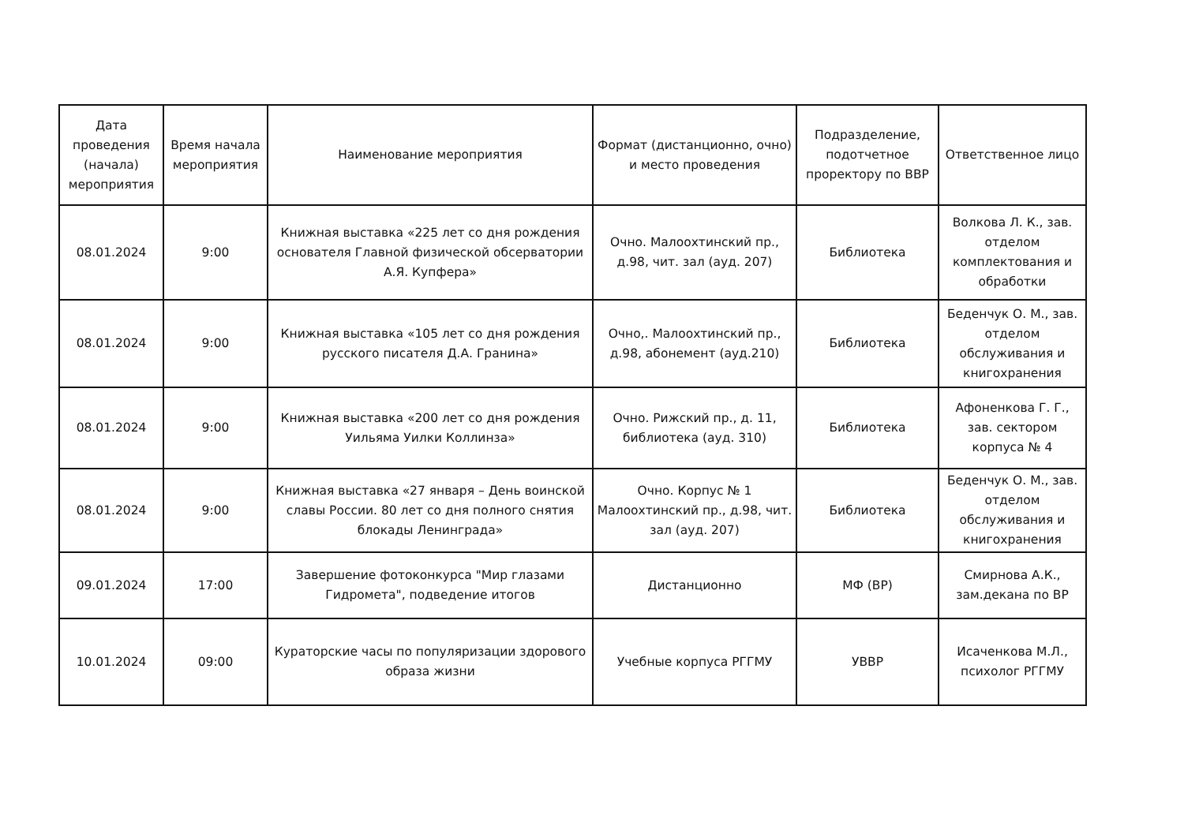| Дата проведения (начала) мероприятия | Время начала мероприятия | Наименование мероприятия | Формат (дистанционно, очно) и место проведения | Подразделение, подотчетное проректору по ВВР | Ответственное лицо |
| --- | --- | --- | --- | --- | --- |
| 08.01.2024 | 9:00 | Книжная выставка «225 лет со дня рождения основателя Главной физической обсерватории А.Я. Купфера» | Очно. Малоохтинский пр., д.98, чит. зал (ауд. 207) | Библиотека | Волкова Л. К., зав. отделом комплектования и обработки |
| 08.01.2024 | 9:00 | Книжная выставка «105 лет со дня рождения русского писателя Д.А. Гранина» | Очно,. Малоохтинский пр., д.98, абонемент (ауд.210) | Библиотека | Беденчук О. М., зав. отделом обслуживания и книгохранения |
| 08.01.2024 | 9:00 | Книжная выставка «200 лет со дня рождения Уильяма Уилки Коллинза» | Очно. Рижский пр., д. 11, библиотека (ауд. 310) | Библиотека | Афоненкова Г. Г., зав. сектором корпуса № 4 |
| 08.01.2024 | 9:00 | Книжная выставка «27 января – День воинской славы России. 80 лет со дня полного снятия блокады Ленинграда» | Очно. Корпус № 1 Малоохтинский пр., д.98, чит. зал (ауд. 207) | Библиотека | Беденчук О. М., зав. отделом обслуживания и книгохранения |
| 09.01.2024 | 17:00 | Завершение фотоконкурса "Мир глазами Гидромета", подведение итогов | Дистанционно | МФ (ВР) | Смирнова А.К., зам.декана по ВР |
| 10.01.2024 | 09:00 | Кураторские часы по популяризации здорового образа жизни | Учебные корпуса РГГМУ | УВВР | Исаченкова М.Л., психолог РГГМУ |